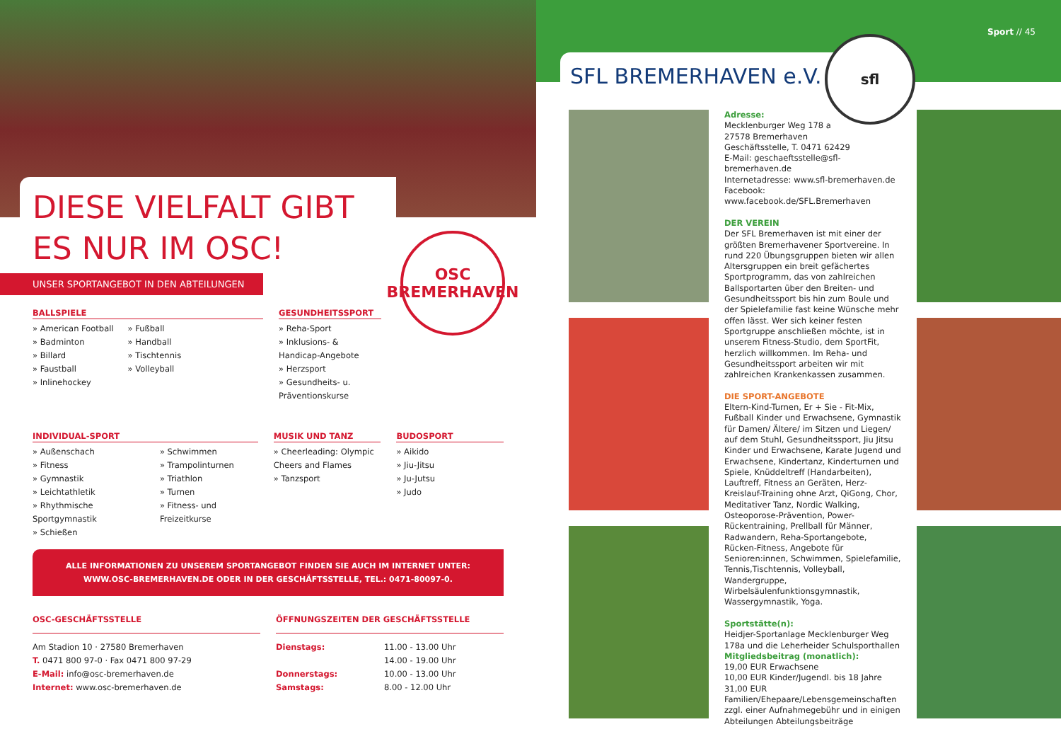DIESE VIELFALT GIBT
ES NUR IM OSC!
UNSER SPORTANGEBOT IN DEN ABTEILUNGEN
OSC
BREMERHAVEN
BALLSPIELE
» American Football
» Badminton
» Billard
» Faustball
» Inlinehockey
» Fußball
» Handball
» Tischtennis
» Volleyball
GESUNDHEITSSPORT
» Reha-Sport
» Inklusions- & Handicap-Angebote
» Herzsport
» Gesundheits- u. Präventionskurse
INDIVIDUAL-SPORT
» Außenschach
» Fitness
» Gymnastik
» Leichtathletik
» Rhythmische Sportgymnastik
» Schießen
» Schwimmen
» Trampolinturnen
» Triathlon
» Turnen
» Fitness- und Freizeitkurse
MUSIK UND TANZ
» Cheerleading: Olympic Cheers and Flames
» Tanzsport
BUDOSPORT
» Aikido
» Jiu-Jitsu
» Ju-Jutsu
» Judo
ALLE INFORMATIONEN ZU UNSEREM SPORTANGEBOT FINDEN SIE AUCH IM INTERNET UNTER:
WWW.OSC-BREMERHAVEN.DE ODER IN DER GESCHÄFTSSTELLE, TEL.: 0471-80097-0.
OSC-GESCHÄFTSSTELLE
Am Stadion 10 · 27580 Bremerhaven
T. 0471 800 97-0 · Fax 0471 800 97-29
E-Mail: info@osc-bremerhaven.de
Internet: www.osc-bremerhaven.de
ÖFFNUNGSZEITEN DER GESCHÄFTSSTELLE
Dienstags:
Donnerstags:
Samstags:
11.00 - 13.00 Uhr
14.00 - 19.00 Uhr
10.00 - 13.00 Uhr
8.00 - 12.00 Uhr
Sport // 45
SFL BREMERHAVEN e.V.
sfl
Adresse:
Mecklenburger Weg 178 a
27578 Bremerhaven
Geschäftsstelle, T. 0471 62429
E-Mail: geschaeftsstelle@sfl-bremerhaven.de
Internetadresse: www.sfl-bremerhaven.de
Facebook: www.facebook.de/SFL.Bremerhaven
DER VEREIN
Der SFL Bremerhaven ist mit einer der größten Bremerhavener Sportvereine. In rund 220 Übungsgruppen bieten wir allen Altersgruppen ein breit gefächertes Sportprogramm, das von zahlreichen Ballsportarten über den Breiten- und Gesundheitssport bis hin zum Boule und der Spielefamilie fast keine Wünsche mehr offen lässt. Wer sich keiner festen Sportgruppe anschließen möchte, ist in unserem Fitness-Studio, dem SportFit, herzlich willkommen. Im Reha- und Gesundheitssport arbeiten wir mit zahlreichen Krankenkassen zusammen.
DIE SPORT-ANGEBOTE
Eltern-Kind-Turnen, Er + Sie - Fit-Mix, Fußball Kinder und Erwachsene, Gymnastik für Damen/ Ältere/ im Sitzen und Liegen/ auf dem Stuhl, Gesundheitssport, Jiu Jitsu Kinder und Erwachsene, Karate Jugend und Erwachsene, Kindertanz, Kinderturnen und Spiele, Knüddeltreff (Handarbeiten), Lauftreff, Fitness an Geräten, Herz-Kreislauf-Training ohne Arzt, QiGong, Chor, Meditativer Tanz, Nordic Walking, Osteoporose-Prävention, Power- Rückentraining, Prellball für Männer, Radwandern, Reha-Sportangebote, Rücken-Fitness, Angebote für Senioren:innen, Schwimmen, Spielefamilie, Tennis,Tischtennis, Volleyball, Wandergruppe, Wirbelsäulenfunktionsgymnastik, Wassergymnastik, Yoga.
Sportstätte(n):
Heidjer-Sportanlage Mecklenburger Weg 178a und die Leherheider Schulsporthallen
Mitgliedsbeitrag (monatlich):
19,00 EUR Erwachsene
10,00 EUR Kinder/Jugendl. bis 18 Jahre
31,00 EUR Familien/Ehepaare/Lebensgemeinschaften
zzgl. einer Aufnahmegebühr und in einigen Abteilungen Abteilungsbeiträge